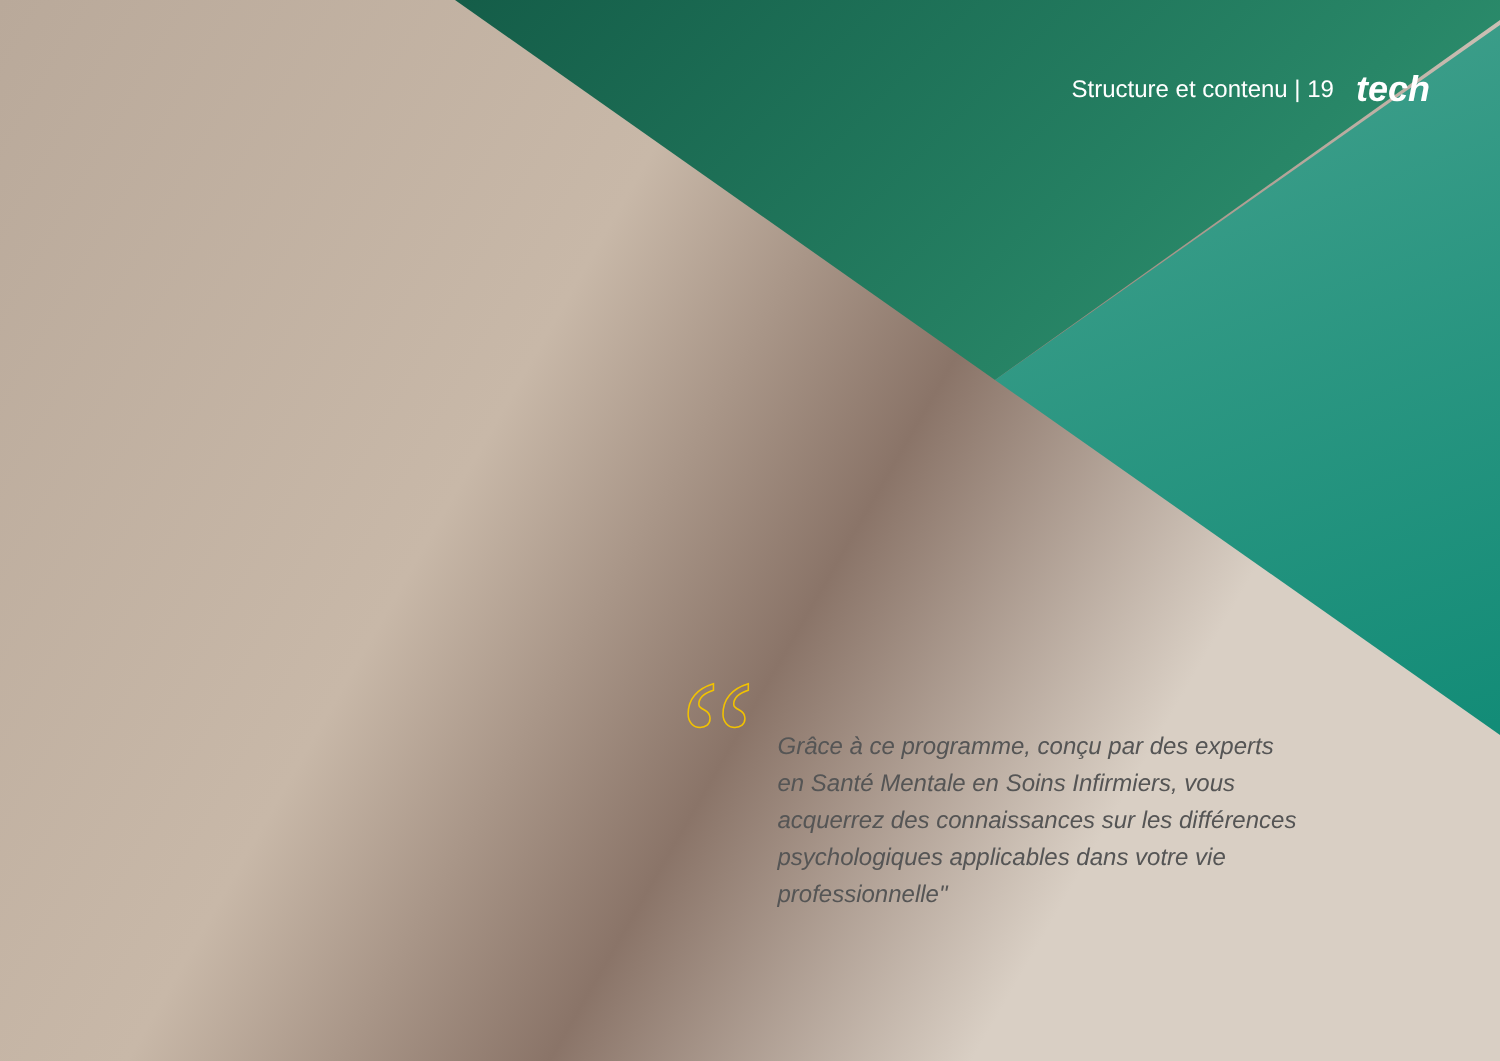Structure et contenu | 19 tech
“
Grâce à ce programme, conçu par des experts en Santé Mentale en Soins Infirmiers, vous acquerrez des connaissances sur les différences psychologiques applicables dans votre vie professionnelle"